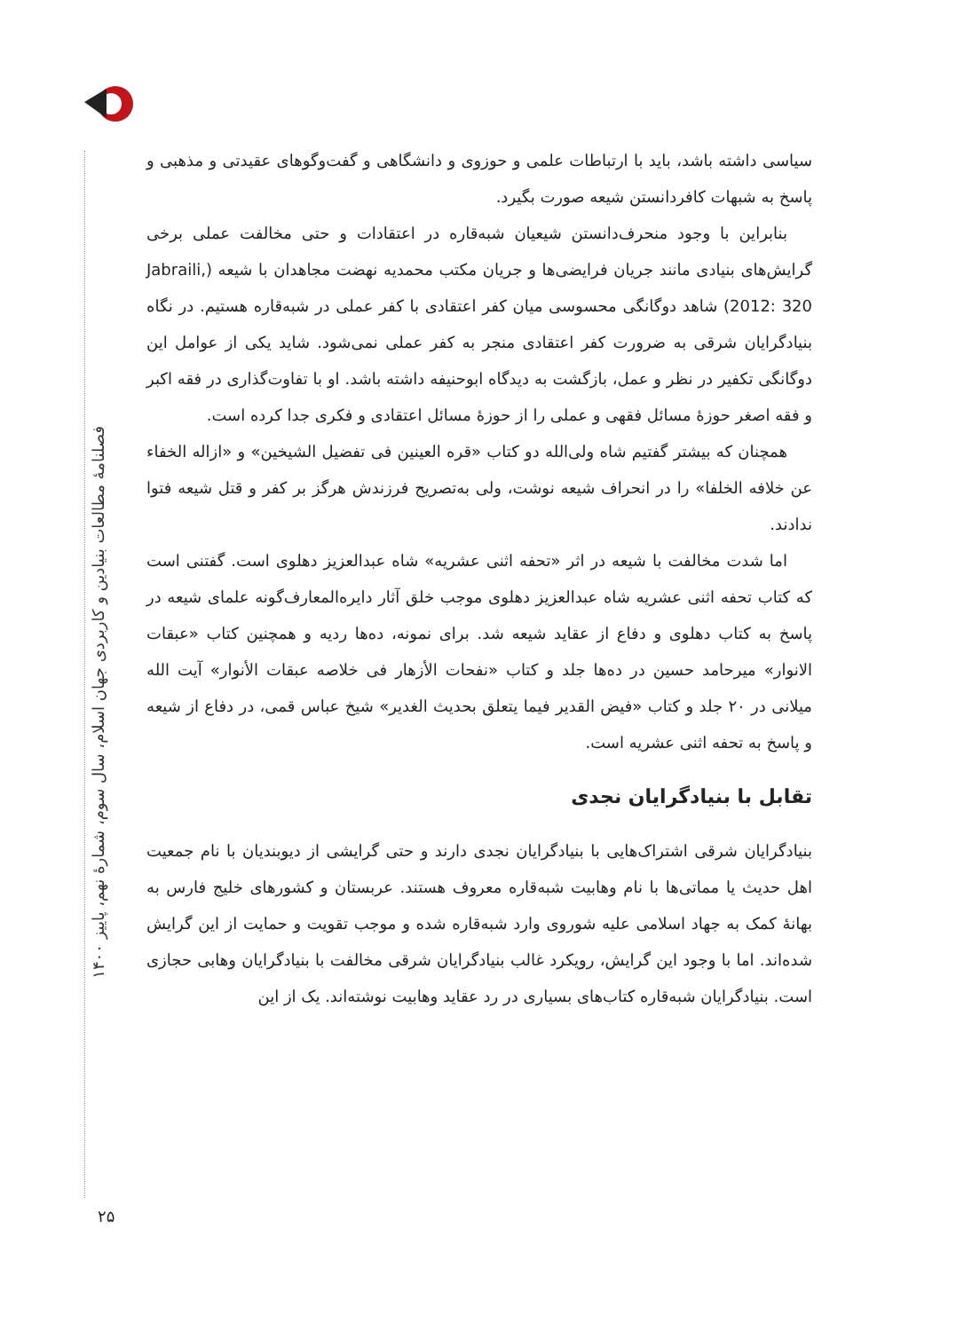فصلنامهٔ مطالعات بنیادین و کاربردی جهان اسلام، سال سوم، شمارهٔ نهم، پاییز ۱۴۰۰
سیاسی داشته باشد، باید با ارتباطات علمی و حوزوی و دانشگاهی و گفت‌وگوهای عقیدتی و مذهبی و پاسخ به شبهات کافردانستن شیعه صورت بگیرد.
بنابراین با وجود منحرف‌دانستن شیعیان شبه‌قاره در اعتقادات و حتی مخالفت عملی برخی گرایش‌های بنیادی مانند جریان فرایضی‌ها و جریان مکتب محمدیه نهضت مجاهدان با شیعه (Jabraili, 2012: 320) شاهد دوگانگی محسوسی میان کفر اعتقادی با کفر عملی در شبه‌قاره هستیم. در نگاه بنیادگرایان شرقی به ضرورت کفر اعتقادی منجر به کفر عملی نمی‌شود. شاید یکی از عوامل این دوگانگی تکفیر در نظر و عمل، بازگشت به دیدگاه ابوحنیفه داشته باشد. او با تفاوت‌گذاری در فقه اکبر و فقه اصغر حوزهٔ مسائل فقهی و عملی را از حوزهٔ مسائل اعتقادی و فکری جدا کرده است.
همچنان که بیشتر گفتیم شاه ولی‌الله دو کتاب «قره العینین فی تفضیل الشیخین» و «ازاله الخفاء عن خلافه الخلفا» را در انحراف شیعه نوشت، ولی به‌تصریح فرزندش هرگز بر کفر و قتل شیعه فتوا ندادند.
اما شدت مخالفت با شیعه در اثر «تحفه اثنی عشریه» شاه عبدالعزیز دهلوی است. گفتنی است که کتاب تحفه اثنی عشریه شاه عبدالعزیز دهلوی موجب خلق آثار دایره‌المعارف‌گونه علمای شیعه در پاسخ به کتاب دهلوی و دفاع از عقاید شیعه شد. برای نمونه، ده‌ها ردیه و همچنین کتاب «عبقات الانوار» میرحامد حسین در ده‌ها جلد و کتاب «نفحات الأزهار فی خلاصه عبقات الأنوار» آیت الله میلانی در ۲۰ جلد و کتاب «فیض القدیر فیما یتعلق بحدیث الغدیر» شیخ عباس قمی، در دفاع از شیعه و پاسخ به تحفه اثنی عشریه است.
تقابل با بنیادگرایان نجدی
بنیادگرایان شرقی اشتراک‌هایی با بنیادگرایان نجدی دارند و حتی گرایشی از دیوبندیان با نام جمعیت اهل حدیث یا مماتی‌ها با نام وهابیت شبه‌قاره معروف هستند. عربستان و کشورهای خلیج فارس به بهانهٔ کمک به جهاد اسلامی علیه شوروی وارد شبه‌قاره شده و موجب تقویت و حمایت از این گرایش شده‌اند. اما با وجود این گرایش، رویکرد غالب بنیادگرایان شرقی مخالفت با بنیادگرایان وهابی حجازی است. بنیادگرایان شبه‌قاره کتاب‌های بسیاری در رد عقاید وهابیت نوشته‌اند. یک از این
۲۵